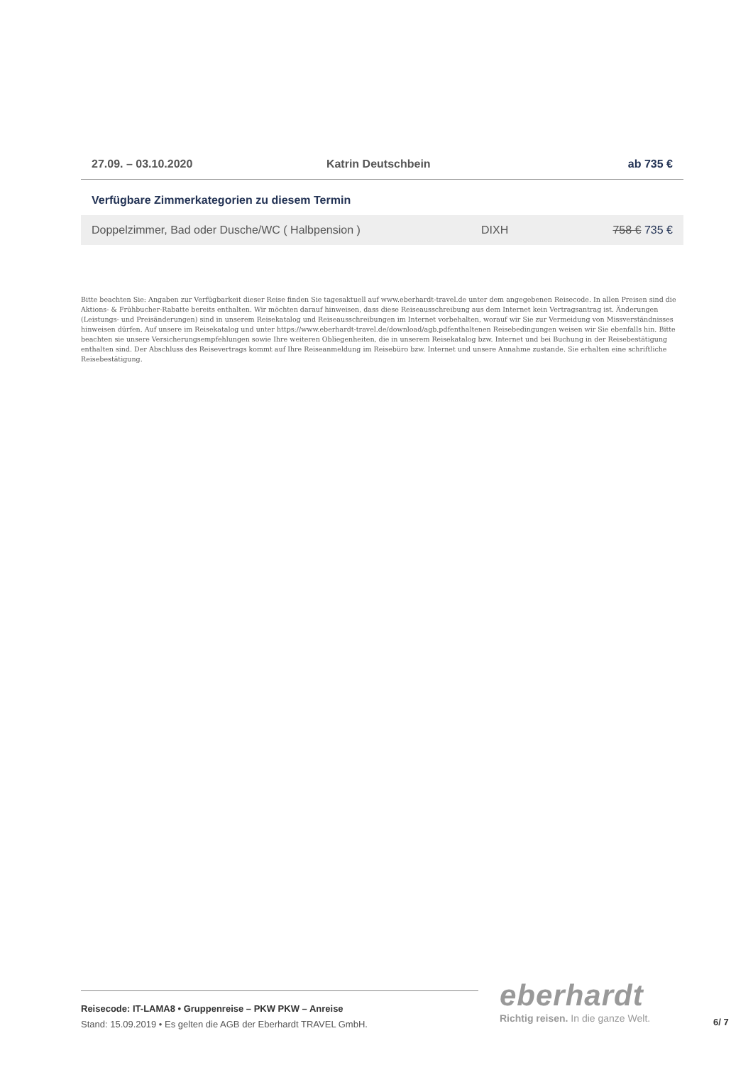| 27.09. – 03.10.2020 | Katrin Deutschbein | ab 735 € |
Verfügbare Zimmerkategorien zu diesem Termin
| Doppelzimmer, Bad oder Dusche/WC ( Halbpension ) | DIXH | 758 € 735 € |
Bitte beachten Sie: Angaben zur Verfügbarkeit dieser Reise finden Sie tagesaktuell auf www.eberhardt-travel.de unter dem angegebenen Reisecode. In allen Preisen sind die Aktions- & Frühbucher-Rabatte bereits enthalten. Wir möchten darauf hinweisen, dass diese Reiseausschreibung aus dem Internet kein Vertragsantrag ist. Änderungen (Leistungs- und Preisänderungen) sind in unserem Reisekatalog und Reiseausschreibungen im Internet vorbehalten, worauf wir Sie zur Vermeidung von Missverständnisses hinweisen dürfen. Auf unsere im Reisekatalog und unter https://www.eberhardt-travel.de/download/agb.pdfenthaltenen Reisebedingungen weisen wir Sie ebenfalls hin. Bitte beachten sie unsere Versicherungsempfehlungen sowie Ihre weiteren Obliegenheiten, die in unserem Reisekatalog bzw. Internet und bei Buchung in der Reisebestätigung enthalten sind. Der Abschluss des Reisevertrags kommt auf Ihre Reiseanmeldung im Reisebüro bzw. Internet und unsere Annahme zustande. Sie erhalten eine schriftliche Reisebestätigung.
Reisecode: IT-LAMA8 • Gruppenreise – PKW PKW – Anreise
Stand: 15.09.2019 • Es gelten die AGB der Eberhardt TRAVEL GmbH.
eberhardt
Richtig reisen. In die ganze Welt.
6/ 7